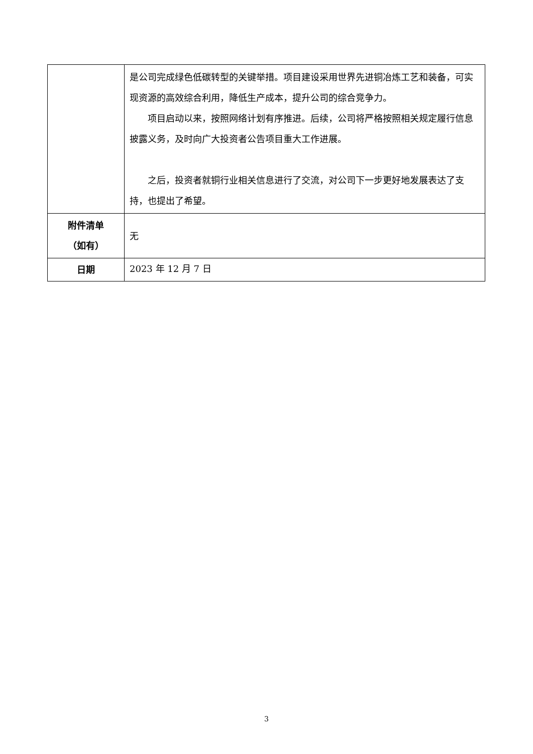| | 是公司完成绿色低碳转型的关键举措。项目建设采用世界先进铜冶炼工艺和装备，可实现资源的高效综合利用，降低生产成本，提升公司的综合竞争力。 项目启动以来，按照网络计划有序推进。后续，公司将严格按照相关规定履行信息披露义务，及时向广大投资者公告项目重大工作进展。 之后，投资者就铜行业相关信息进行了交流，对公司下一步更好地发展表达了支持，也提出了希望。 |
| 附件清单 （如有） | 无 |
| 日期 | 2023 年 12 月 7 日 |
3